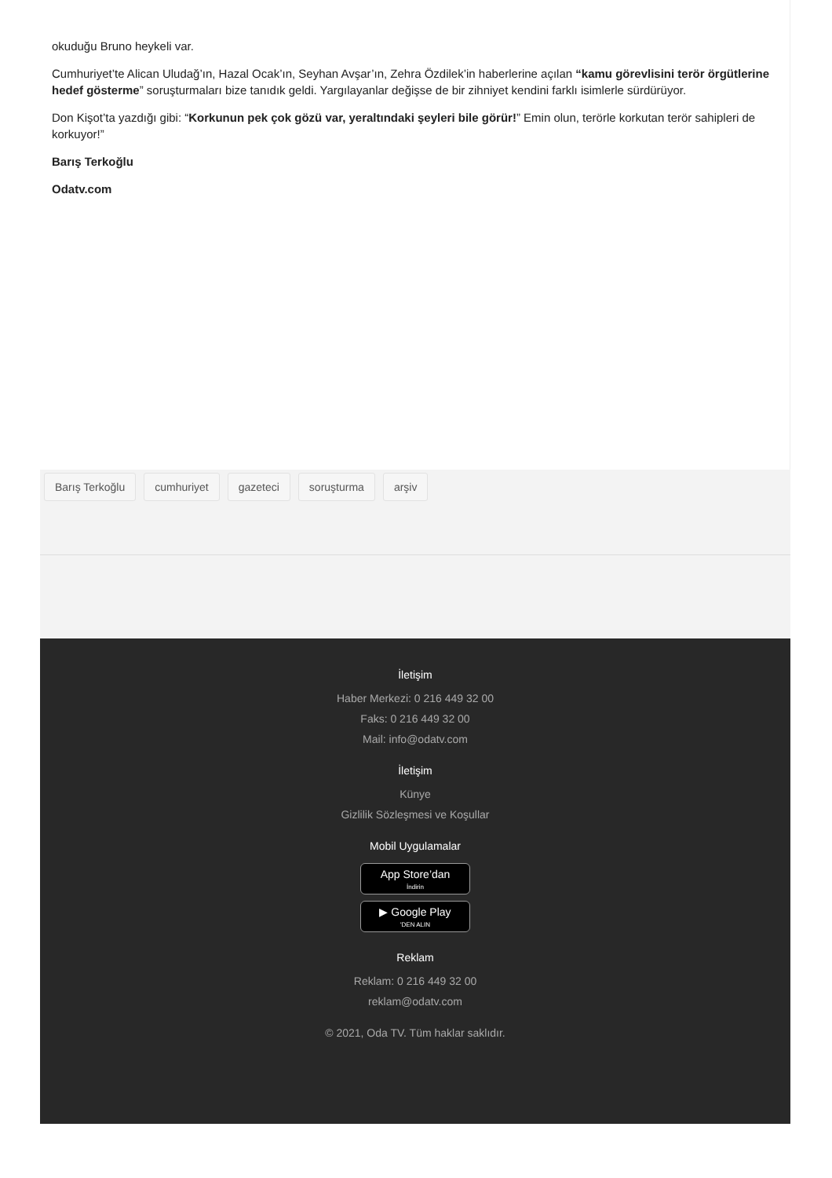okuduğu Bruno heykeli var.
Cumhuriyet’te Alican Uludağ’ın, Hazal Ocak’ın, Seyhan Avşar’ın, Zehra Özdilek’in haberlerine açılan “kamu görevlisini terör örgütlerine hedef gösterme” soruşturmaları bize tanıdık geldi. Yargılayanlar değişse de bir zihniyet kendini farklı isimlerle sürdürüyor.
Don Kişot’ta yazdığı gibi: “Korkunun pek çok gözü var, yeraltındaki şeyleri bile görür!” Emin olun, terörle korkutan terör sahipleri de korkuyor!”
Barış Terkoğlu
Odatv.com
Barış Terkoğlu cumhuriyet gazeteci soruşturma arşiv
İletişim
Haber Merkezi: 0 216 449 32 00
Faks: 0 216 449 32 00
Mail: info@odatv.com
İletişim
Künye
Gizlilik Sözleşmesi ve Koşullar
Mobil Uygulamalar
App Store’dan
İndirin
▶ Google Play
'DEN ALIN
Reklam
Reklam: 0 216 449 32 00
reklam@odatv.com
© 2021, Oda TV. Tüm haklar saklıdır.